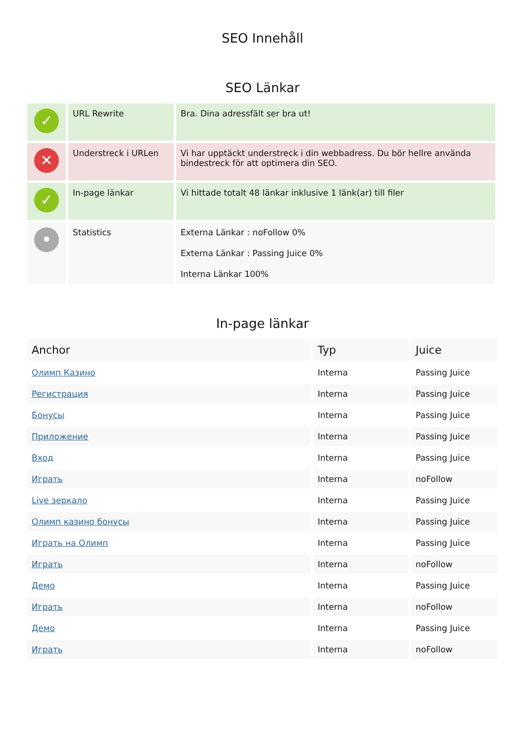SEO Innehåll
SEO Länkar
| ✓ | URL Rewrite | Bra. Dina adressfält ser bra ut! |
| ✕ | Understreck i URLen | Vi har upptäckt understreck i din webbadress. Du bör hellre använda bindestreck för att optimera din SEO. |
| ✓ | In-page länkar | Vi hittade totalt 48 länkar inklusive 1 länk(ar) till filer |
| • | Statistics | Externa Länkar : noFollow 0% Externa Länkar : Passing Juice 0% Interna Länkar 100% |
In-page länkar
| Anchor | Typ | Juice |
| --- | --- | --- |
| Олимп Казино | Interna | Passing Juice |
| Регистрация | Interna | Passing Juice |
| Бонусы | Interna | Passing Juice |
| Приложение | Interna | Passing Juice |
| Вход | Interna | Passing Juice |
| Играть | Interna | noFollow |
| Live зеркало | Interna | Passing Juice |
| Олимп казино бонусы | Interna | Passing Juice |
| Играть на Олимп | Interna | Passing Juice |
| Играть | Interna | noFollow |
| Демо | Interna | Passing Juice |
| Играть | Interna | noFollow |
| Демо | Interna | Passing Juice |
| Играть | Interna | noFollow |